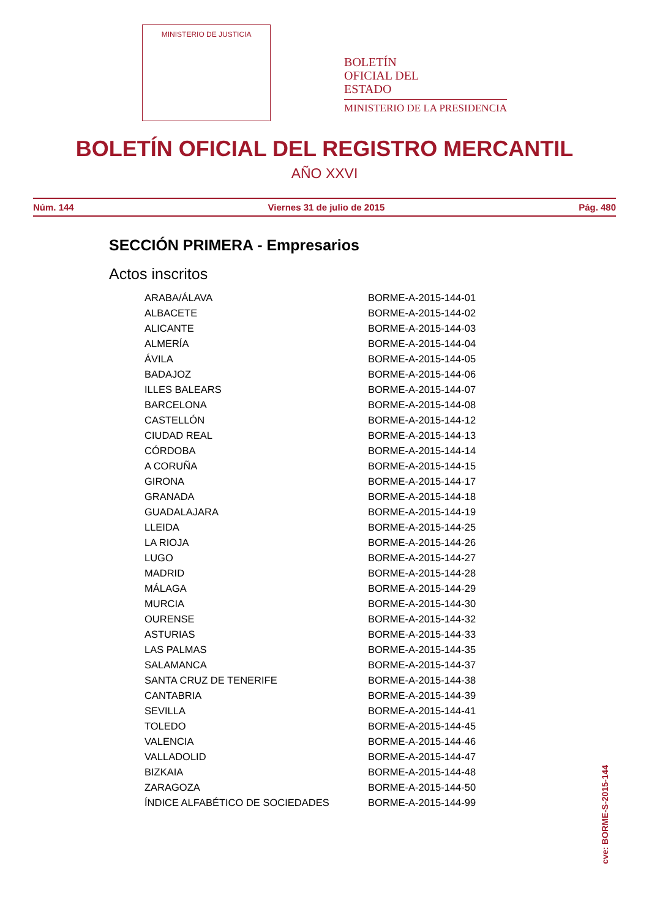MINISTERIO DE JUSTICIA
BOLETÍN
OFICIAL DEL
ESTADO
MINISTERIO DE LA PRESIDENCIA
BOLETÍN OFICIAL DEL REGISTRO MERCANTIL
AÑO XXVI
Núm. 144 Viernes 31 de julio de 2015 Pág. 480
SECCIÓN PRIMERA - Empresarios
Actos inscritos
| ARABA/ÁLAVA | BORME-A-2015-144-01 |
| ALBACETE | BORME-A-2015-144-02 |
| ALICANTE | BORME-A-2015-144-03 |
| ALMERÍA | BORME-A-2015-144-04 |
| ÁVILA | BORME-A-2015-144-05 |
| BADAJOZ | BORME-A-2015-144-06 |
| ILLES BALEARS | BORME-A-2015-144-07 |
| BARCELONA | BORME-A-2015-144-08 |
| CASTELLÓN | BORME-A-2015-144-12 |
| CIUDAD REAL | BORME-A-2015-144-13 |
| CÓRDOBA | BORME-A-2015-144-14 |
| A CORUÑA | BORME-A-2015-144-15 |
| GIRONA | BORME-A-2015-144-17 |
| GRANADA | BORME-A-2015-144-18 |
| GUADALAJARA | BORME-A-2015-144-19 |
| LLEIDA | BORME-A-2015-144-25 |
| LA RIOJA | BORME-A-2015-144-26 |
| LUGO | BORME-A-2015-144-27 |
| MADRID | BORME-A-2015-144-28 |
| MÁLAGA | BORME-A-2015-144-29 |
| MURCIA | BORME-A-2015-144-30 |
| OURENSE | BORME-A-2015-144-32 |
| ASTURIAS | BORME-A-2015-144-33 |
| LAS PALMAS | BORME-A-2015-144-35 |
| SALAMANCA | BORME-A-2015-144-37 |
| SANTA CRUZ DE TENERIFE | BORME-A-2015-144-38 |
| CANTABRIA | BORME-A-2015-144-39 |
| SEVILLA | BORME-A-2015-144-41 |
| TOLEDO | BORME-A-2015-144-45 |
| VALENCIA | BORME-A-2015-144-46 |
| VALLADOLID | BORME-A-2015-144-47 |
| BIZKAIA | BORME-A-2015-144-48 |
| ZARAGOZA | BORME-A-2015-144-50 |
| ÍNDICE ALFABÉTICO DE SOCIEDADES | BORME-A-2015-144-99 |
cve: BORME-S-2015-144